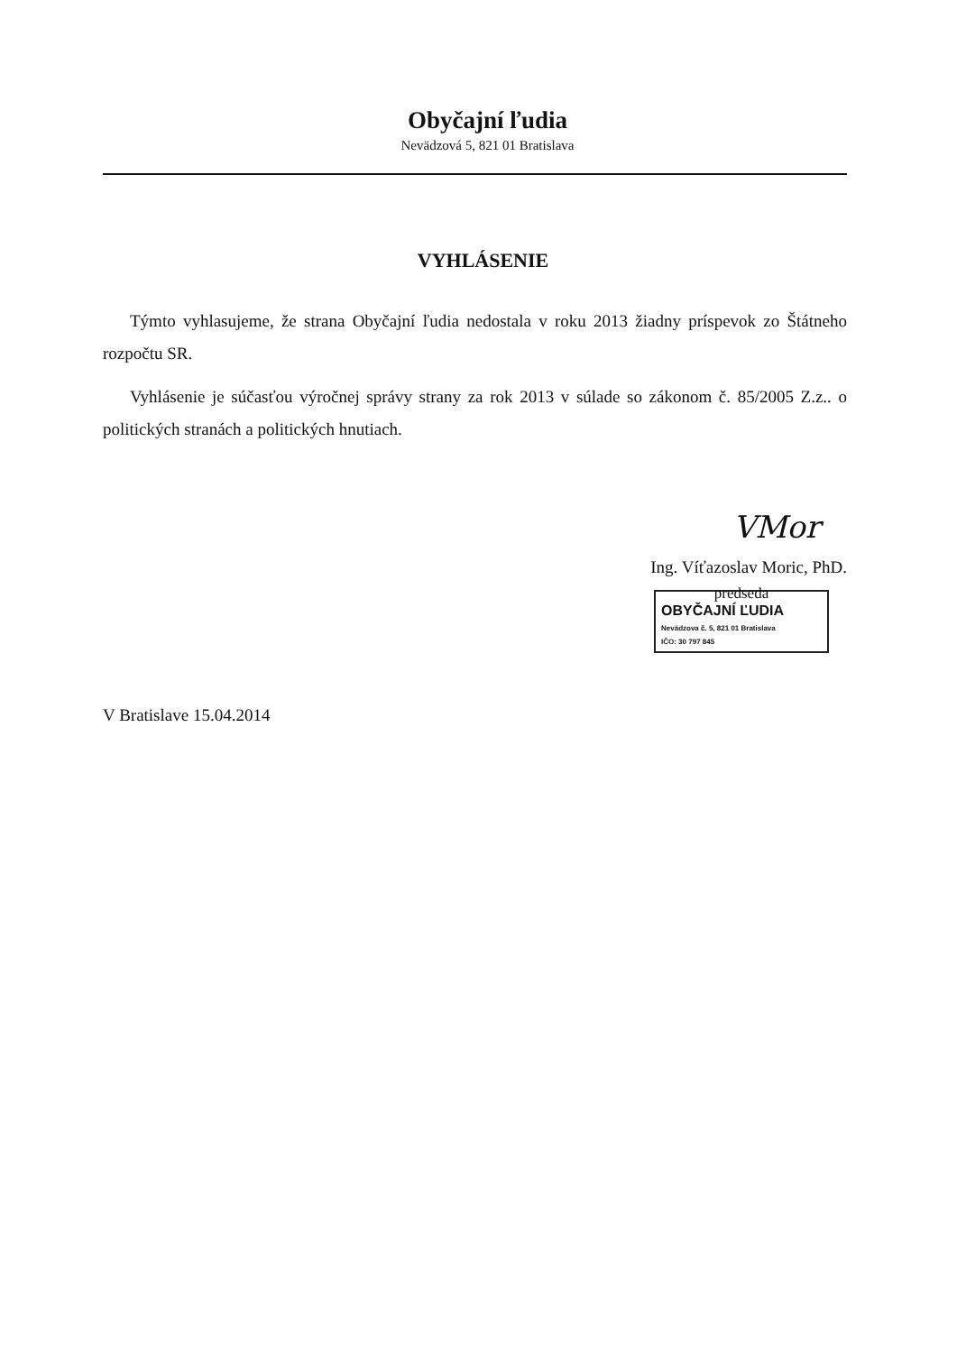Obyčajní ľudia
Nevädzová 5, 821 01 Bratislava
VYHLÁSENIE
Týmto vyhlasujeme, že strana Obyčajní ľudia nedostala v roku 2013 žiadny príspevok zo Štátneho rozpočtu SR.
Vyhlásenie je súčasťou výročnej správy strany za rok 2013 v súlade so zákonom č. 85/2005 Z.z.. o politických stranách a politických hnutiach.
VMor
Ing. Víťazoslav Moric, PhD.
predseda
OBYČAJNÍ ĽUDIA
Nevädzova č. 5, 821 01 Bratislava
IČO: 30 797 845
V Bratislave 15.04.2014